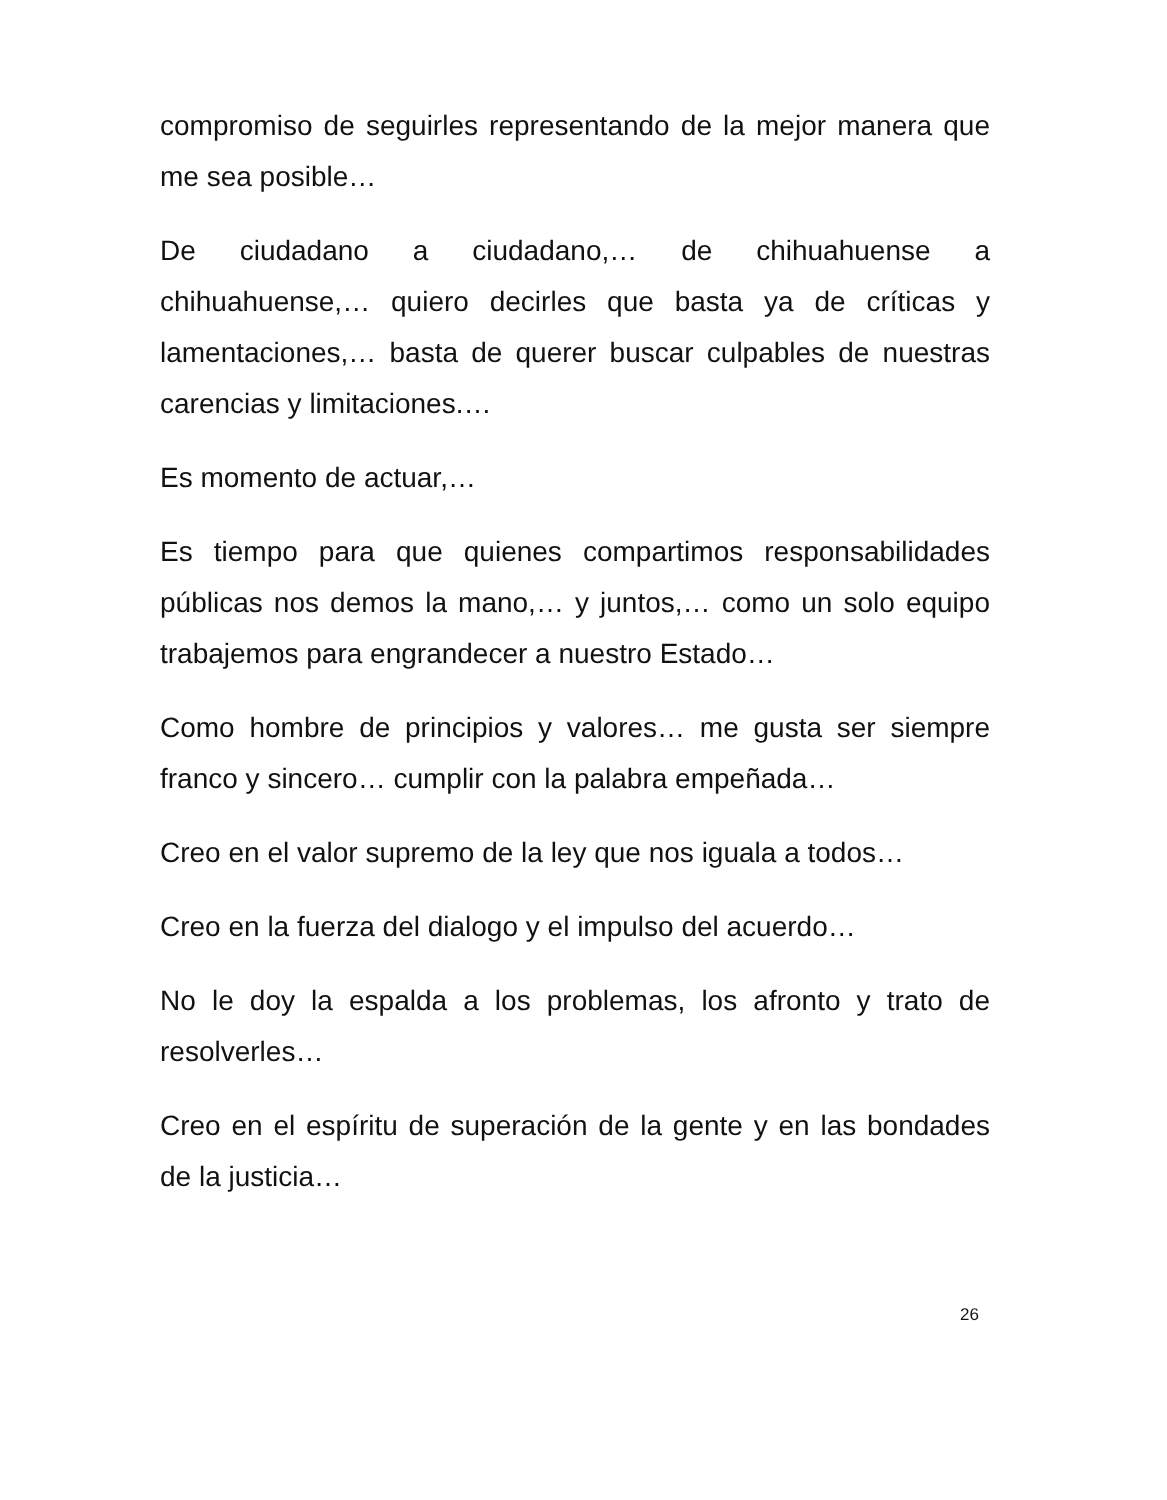compromiso de seguirles representando de la mejor manera que me sea posible…
De ciudadano a ciudadano,… de chihuahuense a chihuahuense,… quiero decirles que basta ya de críticas y lamentaciones,… basta de querer buscar culpables de nuestras carencias y limitaciones.…
Es momento de actuar,…
Es tiempo para que quienes compartimos responsabilidades públicas nos demos la mano,… y juntos,… como un solo equipo trabajemos para engrandecer a nuestro Estado…
Como hombre de principios y valores… me gusta ser siempre franco y sincero… cumplir con la palabra empeñada…
Creo en el valor supremo de la ley que nos iguala a todos…
Creo en la fuerza del dialogo y el impulso del acuerdo…
No le doy la espalda a los problemas, los afronto y trato de resolverles…
Creo en el espíritu de superación de la gente y en las bondades de la justicia…
26